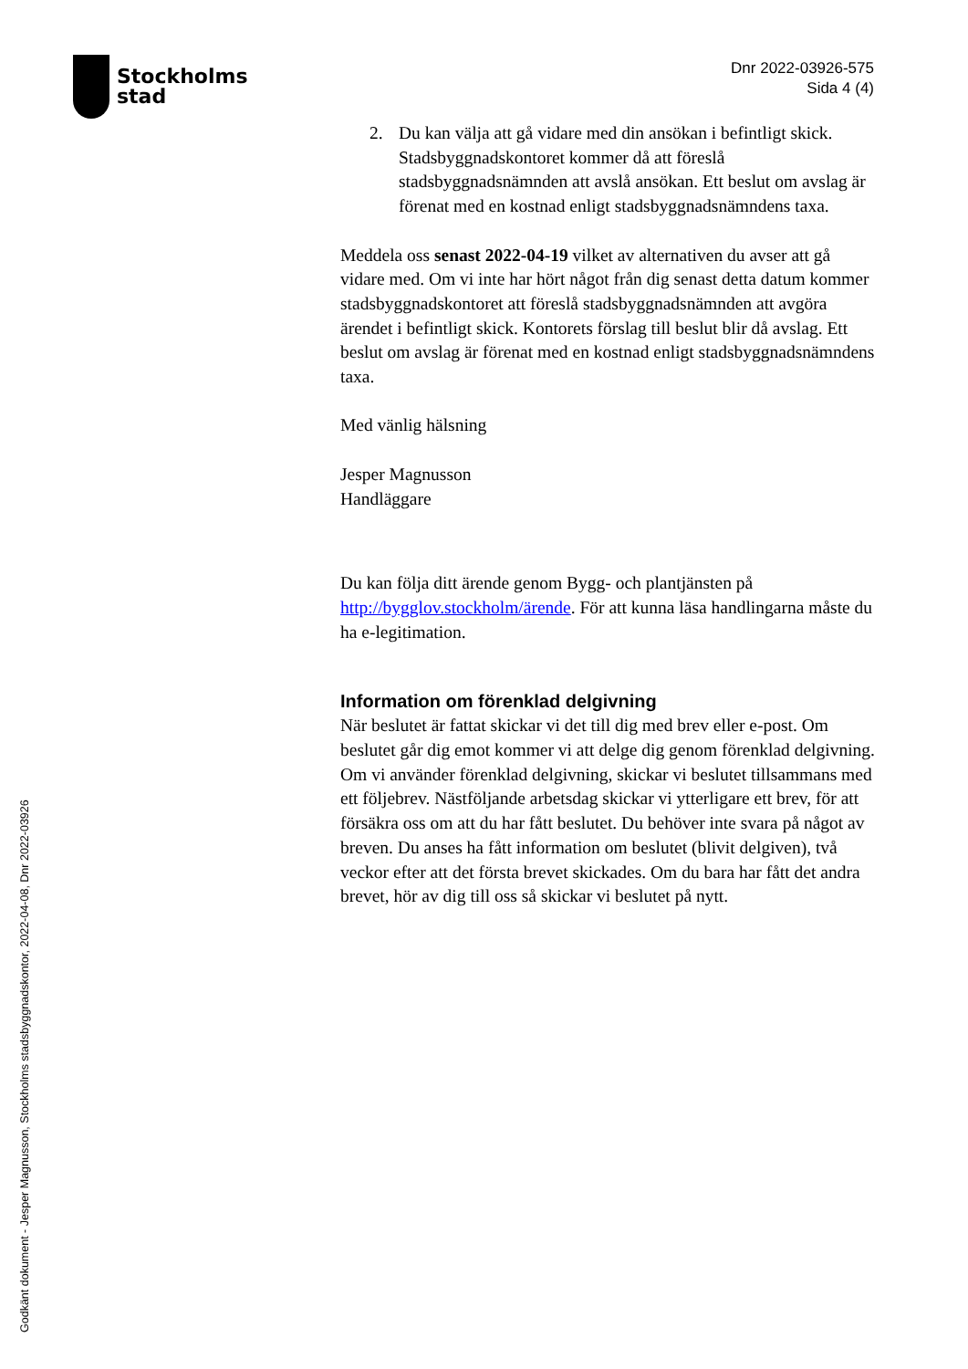Stockholms
stad
Dnr 2022-03926-575
Sida 4 (4)
2. Du kan välja att gå vidare med din ansökan i befintligt skick. Stadsbyggnadskontoret kommer då att föreslå stadsbyggnadsnämnden att avslå ansökan. Ett beslut om avslag är förenat med en kostnad enligt stadsbyggnadsnämndens taxa.
Meddela oss senast 2022-04-19 vilket av alternativen du avser att gå vidare med. Om vi inte har hört något från dig senast detta datum kommer stadsbyggnadskontoret att föreslå stadsbyggnadsnämnden att avgöra ärendet i befintligt skick. Kontorets förslag till beslut blir då avslag. Ett beslut om avslag är förenat med en kostnad enligt stadsbyggnadsnämndens taxa.
Med vänlig hälsning
Jesper Magnusson
Handläggare
Du kan följa ditt ärende genom Bygg- och plantjänsten på http://bygglov.stockholm/ärende. För att kunna läsa handlingarna måste du ha e-legitimation.
Information om förenklad delgivning
När beslutet är fattat skickar vi det till dig med brev eller e-post. Om beslutet går dig emot kommer vi att delge dig genom förenklad delgivning. Om vi använder förenklad delgivning, skickar vi beslutet tillsammans med ett följebrev. Nästföljande arbetsdag skickar vi ytterligare ett brev, för att försäkra oss om att du har fått beslutet. Du behöver inte svara på något av breven. Du anses ha fått information om beslutet (blivit delgiven), två veckor efter att det första brevet skickades. Om du bara har fått det andra brevet, hör av dig till oss så skickar vi beslutet på nytt.
Godkänt dokument - Jesper Magnusson, Stockholms stadsbyggnadskontor, 2022-04-08, Dnr 2022-03926